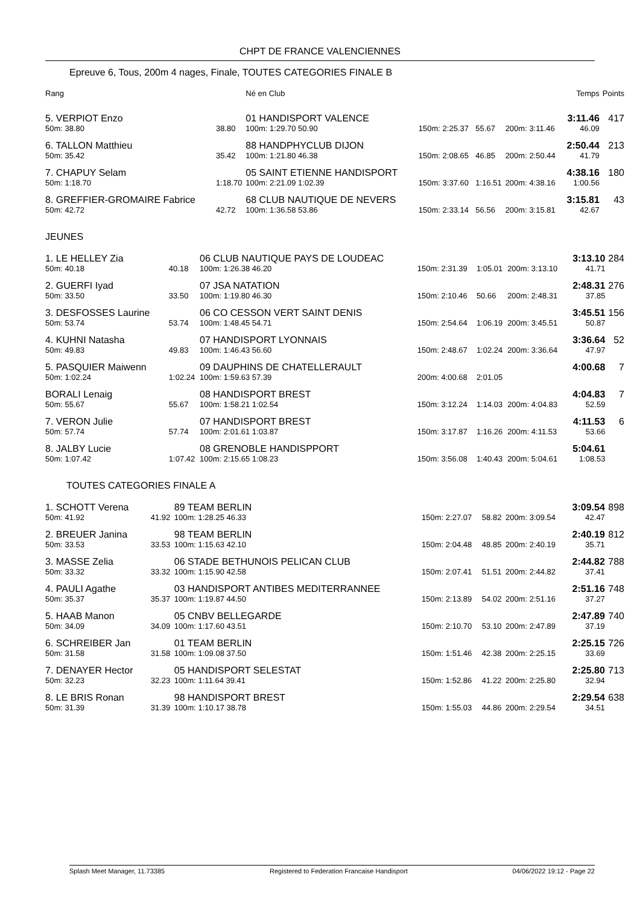CHPT DE FRANCE VALENCIENNES
Epreuve 6, Tous, 200m 4 nages, Finale, TOUTES CATEGORIES FINALE B
| Rang | | | Né en Club | | | | Temps | Points |
| --- | --- | --- | --- | --- | --- | --- | --- | --- |
| 5. VERPIOT Enzo | | | 01 HANDISPORT VALENCE | | | | 3:11.46 | 417 |
| 50m: 38.80 | 38.80 | | 100m: 1:29.70 50.90 | 150m: 2:25.37 | 55.67 | 200m: 3:11.46 | 46.09 | |
| 6. TALLON Matthieu | | | 88 HANDPHYCLUB DIJON | | | | 2:50.44 | 213 |
| 50m: 35.42 | 35.42 | | 100m: 1:21.80 46.38 | 150m: 2:08.65 | 46.85 | 200m: 2:50.44 | 41.79 | |
| 7. CHAPUY Selam | | | 05 SAINT ETIENNE HANDISPORT | | | | 4:38.16 | 180 |
| 50m: 1:18.70 | 1:18.70 | | 100m: 2:21.09 1:02.39 | 150m: 3:37.60 | 1:16.51 | 200m: 4:38.16 | 1:00.56 | |
| 8. GREFFIER-GROMAIRE Fabrice | | | 68 CLUB NAUTIQUE DE NEVERS | | | | 3:15.81 | 43 |
| 50m: 42.72 | 42.72 | | 100m: 1:36.58 53.86 | 150m: 2:33.14 | 56.56 | 200m: 3:15.81 | 42.67 | |
JEUNES
| 1. LE HELLEY Zia | | | 06 CLUB NAUTIQUE PAYS DE LOUDEAC | | | | 3:13.10 | 284 |
| 50m: 40.18 | 40.18 | | 100m: 1:26.38 46.20 | 150m: 2:31.39 | 1:05.01 | 200m: 3:13.10 | 41.71 | |
| 2. GUERFI Iyad | | | 07 JSA NATATION | | | | 2:48.31 | 276 |
| 50m: 33.50 | 33.50 | | 100m: 1:19.80 46.30 | 150m: 2:10.46 | 50.66 | 200m: 2:48.31 | 37.85 | |
| 3. DESFOSSES Laurine | | | 06 CO CESSON VERT SAINT DENIS | | | | 3:45.51 | 156 |
| 50m: 53.74 | 53.74 | | 100m: 1:48.45 54.71 | 150m: 2:54.64 | 1:06.19 | 200m: 3:45.51 | 50.87 | |
| 4. KUHNI Natasha | | | 07 HANDISPORT LYONNAIS | | | | 3:36.64 | 52 |
| 50m: 49.83 | 49.83 | | 100m: 1:46.43 56.60 | 150m: 2:48.67 | 1:02.24 | 200m: 3:36.64 | 47.97 | |
| 5. PASQUIER Maiwenn | | | 09 DAUPHINS DE CHATELLERAULT | | | | 4:00.68 | 7 |
| 50m: 1:02.24 | 1:02.24 | | 100m: 1:59.63 57.39 | 200m: 4:00.68 | 2:01.05 | | | |
| BORALI Lenaig | | | 08 HANDISPORT BREST | | | | 4:04.83 | 7 |
| 50m: 55.67 | 55.67 | | 100m: 1:58.21 1:02.54 | 150m: 3:12.24 | 1:14.03 | 200m: 4:04.83 | 52.59 | |
| 7. VERON Julie | | | 07 HANDISPORT BREST | | | | 4:11.53 | 6 |
| 50m: 57.74 | 57.74 | | 100m: 2:01.61 1:03.87 | 150m: 3:17.87 | 1:16.26 | 200m: 4:11.53 | 53.66 | |
| 8. JALBY Lucie | | | 08 GRENOBLE HANDISPPORT | | | | 5:04.61 | |
| 50m: 1:07.42 | 1:07.42 | | 100m: 2:15.65 1:08.23 | 150m: 3:56.08 | 1:40.43 | 200m: 5:04.61 | 1:08.53 | |
TOUTES CATEGORIES FINALE A
| 1. SCHOTT Verena | | | 89 TEAM BERLIN | | | | 3:09.54 | 898 |
| 50m: 41.92 | 41.92 | | 100m: 1:28.25 46.33 | 150m: 2:27.07 | 58.82 | 200m: 3:09.54 | 42.47 | |
| 2. BREUER Janina | | | 98 TEAM BERLIN | | | | 2:40.19 | 812 |
| 50m: 33.53 | 33.53 | | 100m: 1:15.63 42.10 | 150m: 2:04.48 | 48.85 | 200m: 2:40.19 | 35.71 | |
| 3. MASSE Zelia | | | 06 STADE BETHUNOIS PELICAN CLUB | | | | 2:44.82 | 788 |
| 50m: 33.32 | 33.32 | | 100m: 1:15.90 42.58 | 150m: 2:07.41 | 51.51 | 200m: 2:44.82 | 37.41 | |
| 4. PAULI Agathe | | | 03 HANDISPORT ANTIBES MEDITERRANNEE | | | | 2:51.16 | 748 |
| 50m: 35.37 | 35.37 | | 100m: 1:19.87 44.50 | 150m: 2:13.89 | 54.02 | 200m: 2:51.16 | 37.27 | |
| 5. HAAB Manon | | | 05 CNBV BELLEGARDE | | | | 2:47.89 | 740 |
| 50m: 34.09 | 34.09 | | 100m: 1:17.60 43.51 | 150m: 2:10.70 | 53.10 | 200m: 2:47.89 | 37.19 | |
| 6. SCHREIBER Jan | | | 01 TEAM BERLIN | | | | 2:25.15 | 726 |
| 50m: 31.58 | 31.58 | | 100m: 1:09.08 37.50 | 150m: 1:51.46 | 42.38 | 200m: 2:25.15 | 33.69 | |
| 7. DENAYER Hector | | | 05 HANDISPORT SELESTAT | | | | 2:25.80 | 713 |
| 50m: 32.23 | 32.23 | | 100m: 1:11.64 39.41 | 150m: 1:52.86 | 41.22 | 200m: 2:25.80 | 32.94 | |
| 8. LE BRIS Ronan | | | 98 HANDISPORT BREST | | | | 2:29.54 | 638 |
| 50m: 31.39 | 31.39 | | 100m: 1:10.17 38.78 | 150m: 1:55.03 | 44.86 | 200m: 2:29.54 | 34.51 | |
Splash Meet Manager, 11.73385 Registered to Federation Francaise Handisport 04/06/2022 19:12 - Page 22